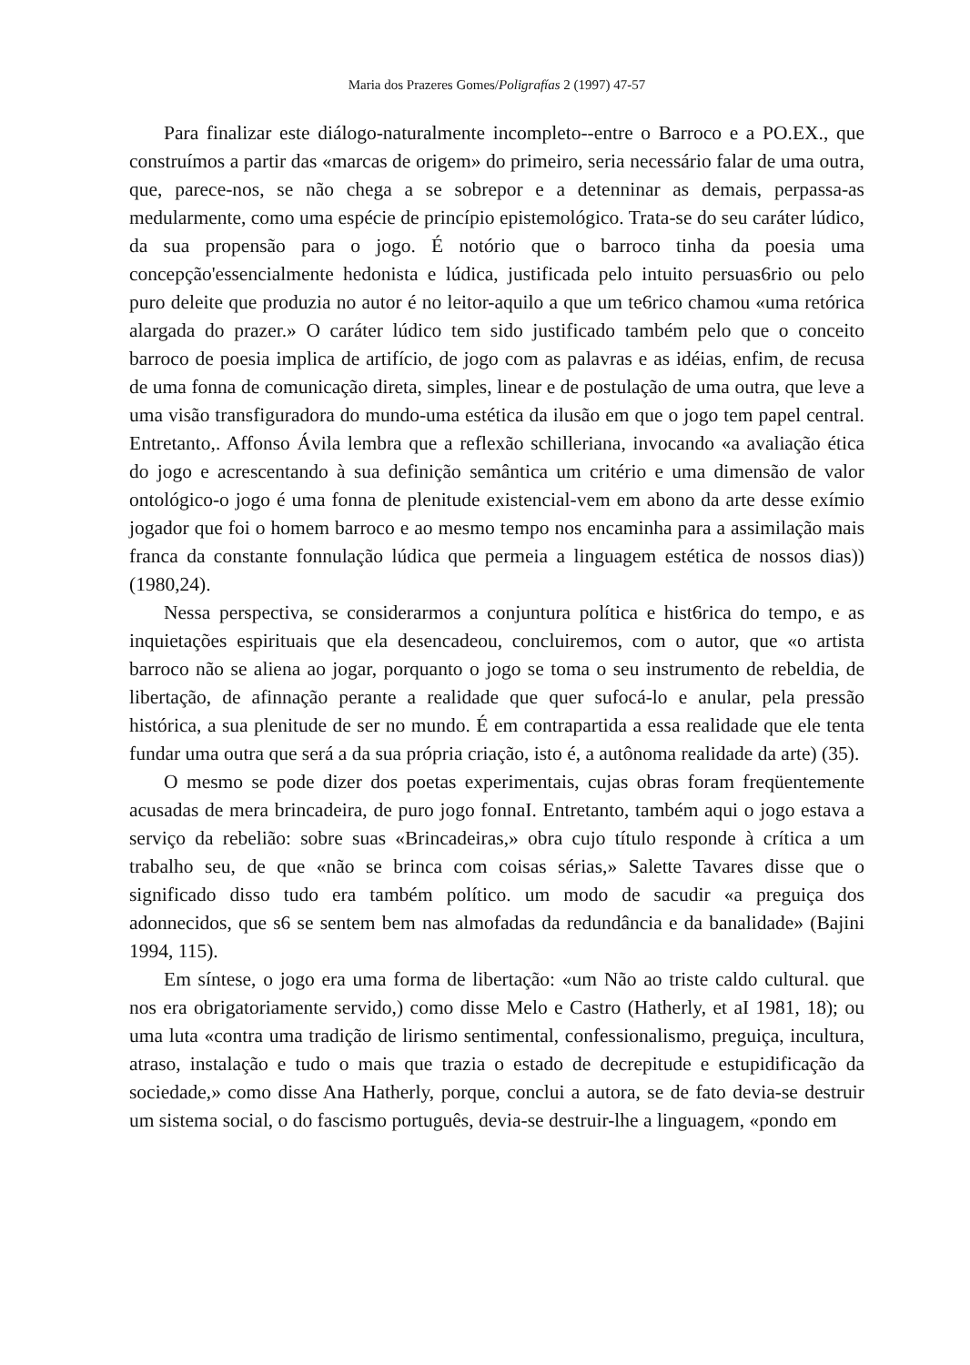Maria dos Prazeres Gomes/Poligrafías 2 (1997) 47-57
Para finalizar este diálogo-naturalmente incompleto--entre o Barroco e a PO.EX., que construímos a partir das «marcas de origem» do primeiro, seria necessário falar de uma outra, que, parece-nos, se não chega a se sobrepor e a detenninar as demais, perpassa-as medularmente, como uma espécie de princípio epistemológico. Trata-se do seu caráter lúdico, da sua propensão para o jogo. É notório que o barroco tinha da poesia uma concepção'essencialmente hedonista e lúdica, justificada pelo intuito persuas6rio ou pelo puro deleite que produzia no autor é no leitor-aquilo a que um te6rico chamou «uma retórica alargada do prazer.» O caráter lúdico tem sido justificado também pelo que o conceito barroco de poesia implica de artifício, de jogo com as palavras e as idéias, enfim, de recusa de uma fonna de comunicação direta, simples, linear e de postulação de uma outra, que leve a uma visão transfiguradora do mundo-uma estética da ilusão em que o jogo tem papel central. Entretanto,. Affonso Ávila lembra que a reflexão schilleriana, invocando «a avaliação ética do jogo e acrescentando à sua definição semântica um critério e uma dimensão de valor ontológico-o jogo é uma fonna de plenitude existencial-vem em abono da arte desse exímio jogador que foi o homem barroco e ao mesmo tempo nos encaminha para a assimilação mais franca da constante fonnulação lúdica que permeia a linguagem estética de nossos dias)) (1980,24).
Nessa perspectiva, se considerarmos a conjuntura política e hist6rica do tempo, e as inquietações espirituais que ela desencadeou, concluiremos, com o autor, que «o artista barroco não se aliena ao jogar, porquanto o jogo se toma o seu instrumento de rebeldia, de libertação, de afinnação perante a realidade que quer sufocá-lo e anular, pela pressão histórica, a sua plenitude de ser no mundo. É em contrapartida a essa realidade que ele tenta fundar uma outra que será a da sua própria criação, isto é, a autônoma realidade da arte) (35).
O mesmo se pode dizer dos poetas experimentais, cujas obras foram freqüentemente acusadas de mera brincadeira, de puro jogo fonnaI. Entretanto, também aqui o jogo estava a serviço da rebelião: sobre suas «Brincadeiras,» obra cujo título responde à crítica a um trabalho seu, de que «não se brinca com coisas sérias,» Salette Tavares disse que o significado disso tudo era também político. um modo de sacudir «a preguiça dos adonnecidos, que s6 se sentem bem nas almofadas da redundância e da banalidade» (Bajini 1994, 115).
Em síntese, o jogo era uma forma de libertação: «um Não ao triste caldo cultural. que nos era obrigatoriamente servido,) como disse Melo e Castro (Hatherly, et aI 1981, 18); ou uma luta «contra uma tradição de lirismo sentimental, confessionalismo, preguiça, incultura, atraso, instalação e tudo o mais que trazia o estado de decrepitude e estupidificação da sociedade,» como disse Ana Hatherly, porque, conclui a autora, se de fato devia-se destruir um sistema social, o do fascismo português, devia-se destruir-lhe a linguagem, «pondo em